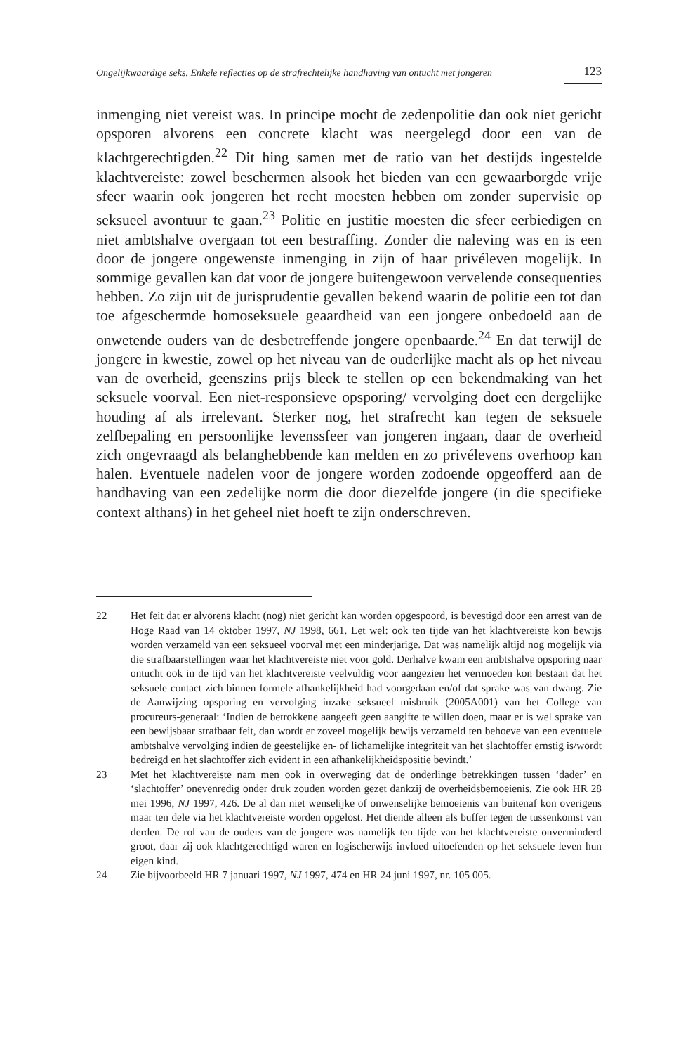Ongelijkwaardige seks. Enkele reflecties op de strafrechtelijke handhaving van ontucht met jongeren 123
inmenging niet vereist was. In principe mocht de zedenpolitie dan ook niet gericht opsporen alvorens een concrete klacht was neergelegd door een van de klachtgerechtigden.<sup>22</sup> Dit hing samen met de ratio van het destijds ingestelde klachtvereiste: zowel beschermen alsook het bieden van een gewaarborgde vrije sfeer waarin ook jongeren het recht moesten hebben om zonder supervisie op seksueel avontuur te gaan.<sup>23</sup> Politie en justitie moesten die sfeer eerbiedigen en niet ambtshalve overgaan tot een bestraffing. Zonder die naleving was en is een door de jongere ongewenste inmenging in zijn of haar privéleven mogelijk. In sommige gevallen kan dat voor de jongere buitengewoon vervelende consequenties hebben. Zo zijn uit de jurisprudentie gevallen bekend waarin de politie een tot dan toe afgeschermde homoseksuele geaardheid van een jongere onbedoeld aan de onwetende ouders van de desbetreffende jongere openbaarde.<sup>24</sup> En dat terwijl de jongere in kwestie, zowel op het niveau van de ouderlijke macht als op het niveau van de overheid, geenszins prijs bleek te stellen op een bekendmaking van het seksuele voorval. Een niet-responsieve opsporing/ vervolging doet een dergelijke houding af als irrelevant. Sterker nog, het strafrecht kan tegen de seksuele zelfbepaling en persoonlijke levenssfeer van jongeren ingaan, daar de overheid zich ongevraagd als belanghebbende kan melden en zo privélevens overhoop kan halen. Eventuele nadelen voor de jongere worden zodoende opgeofferd aan de handhaving van een zedelijke norm die door diezelfde jongere (in die specifieke context althans) in het geheel niet hoeft te zijn onderschreven.
22 Het feit dat er alvorens klacht (nog) niet gericht kan worden opgespoord, is bevestigd door een arrest van de Hoge Raad van 14 oktober 1997, NJ 1998, 661. Let wel: ook ten tijde van het klachtvereiste kon bewijs worden verzameld van een seksueel voorval met een minderjarige. Dat was namelijk altijd nog mogelijk via die strafbaarstellingen waar het klachtvereiste niet voor gold. Derhalve kwam een ambtshalve opsporing naar ontucht ook in de tijd van het klachtvereiste veelvuldig voor aangezien het vermoeden kon bestaan dat het seksuele contact zich binnen formele afhankelijkheid had voorgedaan en/of dat sprake was van dwang. Zie de Aanwijzing opsporing en vervolging inzake seksueel misbruik (2005A001) van het College van procureurs-generaal: ‘Indien de betrokkene aangeeft geen aangifte te willen doen, maar er is wel sprake van een bewijsbaar strafbaar feit, dan wordt er zoveel mogelijk bewijs verzameld ten behoeve van een eventuele ambtshalve vervolging indien de geestelijke en- of lichamelijke integriteit van het slachtoffer ernstig is/wordt bedreigd en het slachtoffer zich evident in een afhankelijkheidspositie bevindt.’
23 Met het klachtvereiste nam men ook in overweging dat de onderlinge betrekkingen tussen ‘dader’ en ‘slachtoffer’ onevenredig onder druk zouden worden gezet dankzij de overheidsbemoeienis. Zie ook HR 28 mei 1996, NJ 1997, 426. De al dan niet wenselijke of onwenselijke bemoeienis van buitenaf kon overigens maar ten dele via het klachtvereiste worden opgelost. Het diende alleen als buffer tegen de tussenkomst van derden. De rol van de ouders van de jongere was namelijk ten tijde van het klachtvereiste onverminderd groot, daar zij ook klachtgerechtigd waren en logischerwijs invloed uitoefenden op het seksuele leven hun eigen kind.
24 Zie bijvoorbeeld HR 7 januari 1997, NJ 1997, 474 en HR 24 juni 1997, nr. 105 005.